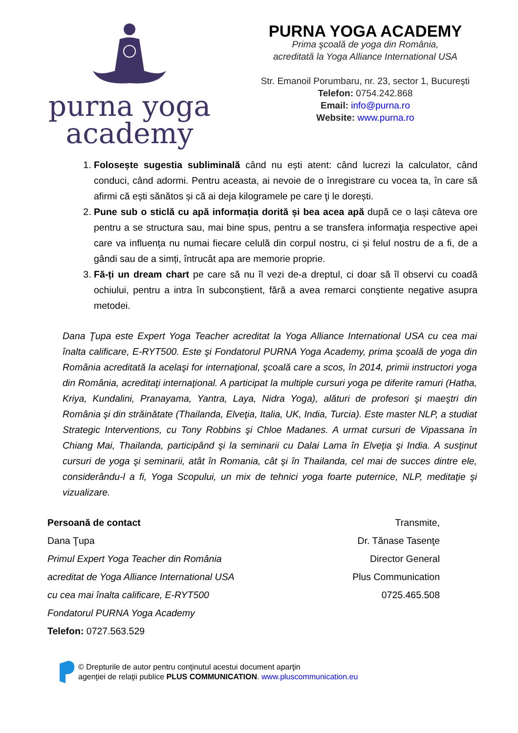purna yoga
academy
PURNA YOGA ACADEMY
Prima şcoală de yoga din România,
acreditată la Yoga Alliance International USA
Str. Emanoil Porumbaru, nr. 23, sector 1, Bucureşti
Telefon: 0754.242.868
Email: info@purna.ro
Website: www.purna.ro
1. Folosește sugestia subliminală când nu ești atent: când lucrezi la calculator, când conduci, când adormi. Pentru aceasta, ai nevoie de o înregistrare cu vocea ta, în care să afirmi că ești sănătos și că ai deja kilogramele pe care ţi le dorești.
2. Pune sub o sticlă cu apă informația dorită și bea acea apă după ce o lași câteva ore pentru a se structura sau, mai bine spus, pentru a se transfera informaţia respective apei care va influența nu numai fiecare celulă din corpul nostru, ci și felul nostru de a fi, de a gândi sau de a simți, întrucât apa are memorie proprie.
3. Fă-ți un dream chart pe care să nu îl vezi de-a dreptul, ci doar să îl observi cu coadă ochiului, pentru a intra în subconștient, fără a avea remarci conştiente negative asupra metodei.
Dana Ţupa este Expert Yoga Teacher acreditat la Yoga Alliance International USA cu cea mai înalta calificare, E-RYT500. Este şi Fondatorul PURNA Yoga Academy, prima şcoală de yoga din România acreditată la acelaşi for internaţional, şcoală care a scos, în 2014, primii instructori yoga din România, acreditaţi internaţional. A participat la multiple cursuri yoga pe diferite ramuri (Hatha, Kriya, Kundalini, Pranayama, Yantra, Laya, Nidra Yoga), alături de profesori şi maeştri din România şi din străinătate (Thailanda, Elveţia, Italia, UK, India, Turcia). Este master NLP, a studiat Strategic Interventions, cu Tony Robbins şi Chloe Madanes. A urmat cursuri de Vipassana în Chiang Mai, Thailanda, participând şi la seminarii cu Dalai Lama în Elveţia şi India. A susţinut cursuri de yoga şi seminarii, atât în Romania, cât şi în Thailanda, cel mai de succes dintre ele, considerându-l a fi, Yoga Scopului, un mix de tehnici yoga foarte puternice, NLP, meditaţie şi vizualizare.
Persoană de contact
Dana Ţupa
Primul Expert Yoga Teacher din România
acreditat de Yoga Alliance International USA
cu cea mai înalta calificare, E-RYT500
Fondatorul PURNA Yoga Academy
Telefon: 0727.563.529
Transmite,
Dr. Tănase Tasenţe
Director General
Plus Communication
0725.465.508
© Drepturile de autor pentru conţinutul acestui document aparţin
agenţiei de relaţii publice PLUS COMMUNICATION. www.pluscommunication.eu